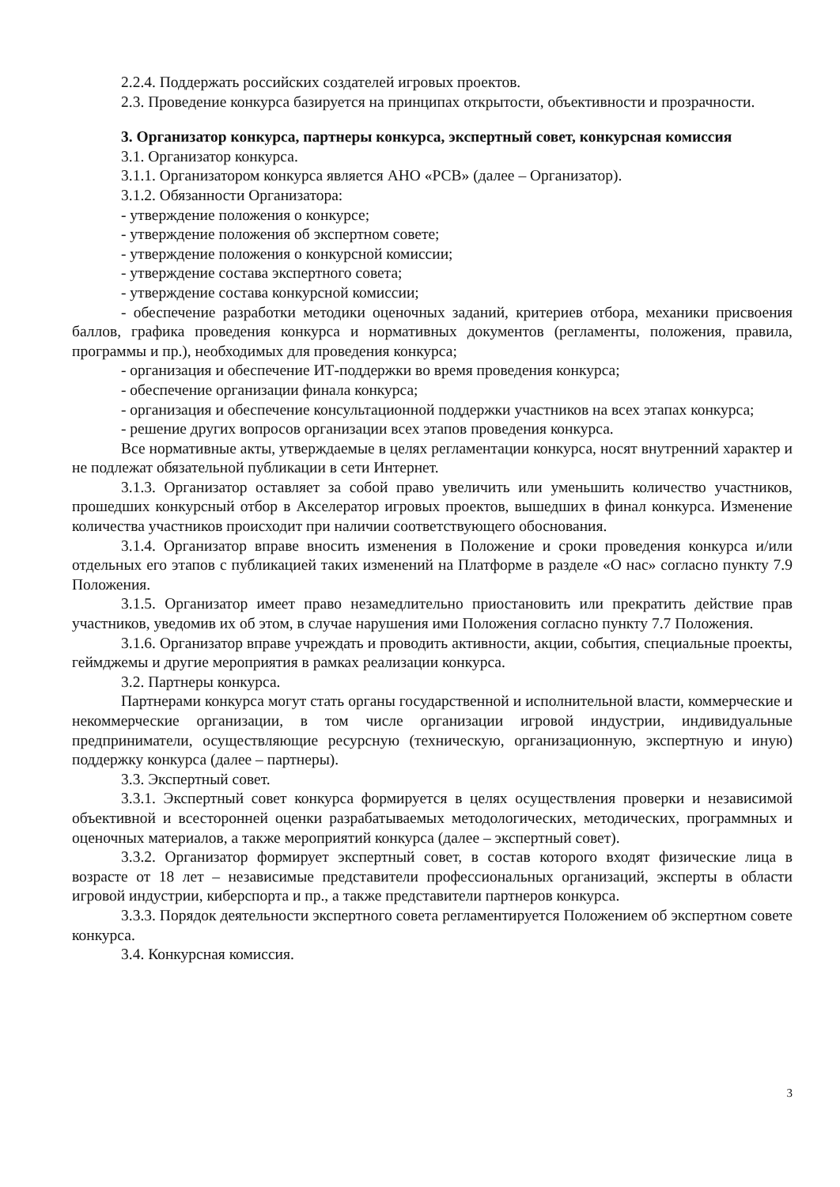2.2.4. Поддержать российских создателей игровых проектов.
2.3. Проведение конкурса базируется на принципах открытости, объективности и прозрачности.
3. Организатор конкурса, партнеры конкурса, экспертный совет, конкурсная комиссия
3.1. Организатор конкурса.
3.1.1. Организатором конкурса является АНО «РСВ» (далее – Организатор).
3.1.2. Обязанности Организатора:
- утверждение положения о конкурсе;
- утверждение положения об экспертном совете;
- утверждение положения о конкурсной комиссии;
- утверждение состава экспертного совета;
- утверждение состава конкурсной комиссии;
- обеспечение разработки методики оценочных заданий, критериев отбора, механики присвоения баллов, графика проведения конкурса и нормативных документов (регламенты, положения, правила, программы и пр.), необходимых для проведения конкурса;
- организация и обеспечение ИТ-поддержки во время проведения конкурса;
- обеспечение организации финала конкурса;
- организация и обеспечение консультационной поддержки участников на всех этапах конкурса;
- решение других вопросов организации всех этапов проведения конкурса.
Все нормативные акты, утверждаемые в целях регламентации конкурса, носят внутренний характер и не подлежат обязательной публикации в сети Интернет.
3.1.3. Организатор оставляет за собой право увеличить или уменьшить количество участников, прошедших конкурсный отбор в Акселератор игровых проектов, вышедших в финал конкурса. Изменение количества участников происходит при наличии соответствующего обоснования.
3.1.4. Организатор вправе вносить изменения в Положение и сроки проведения конкурса и/или отдельных его этапов с публикацией таких изменений на Платформе в разделе «О нас» согласно пункту 7.9 Положения.
3.1.5. Организатор имеет право незамедлительно приостановить или прекратить действие прав участников, уведомив их об этом, в случае нарушения ими Положения согласно пункту 7.7 Положения.
3.1.6. Организатор вправе учреждать и проводить активности, акции, события, специальные проекты, геймджемы и другие мероприятия в рамках реализации конкурса.
3.2. Партнеры конкурса.
Партнерами конкурса могут стать органы государственной и исполнительной власти, коммерческие и некоммерческие организации, в том числе организации игровой индустрии, индивидуальные предприниматели, осуществляющие ресурсную (техническую, организационную, экспертную и иную) поддержку конкурса (далее – партнеры).
3.3. Экспертный совет.
3.3.1. Экспертный совет конкурса формируется в целях осуществления проверки и независимой объективной и всесторонней оценки разрабатываемых методологических, методических, программных и оценочных материалов, а также мероприятий конкурса (далее – экспертный совет).
3.3.2. Организатор формирует экспертный совет, в состав которого входят физические лица в возрасте от 18 лет – независимые представители профессиональных организаций, эксперты в области игровой индустрии, киберспорта и пр., а также представители партнеров конкурса.
3.3.3. Порядок деятельности экспертного совета регламентируется Положением об экспертном совете конкурса.
3.4. Конкурсная комиссия.
3